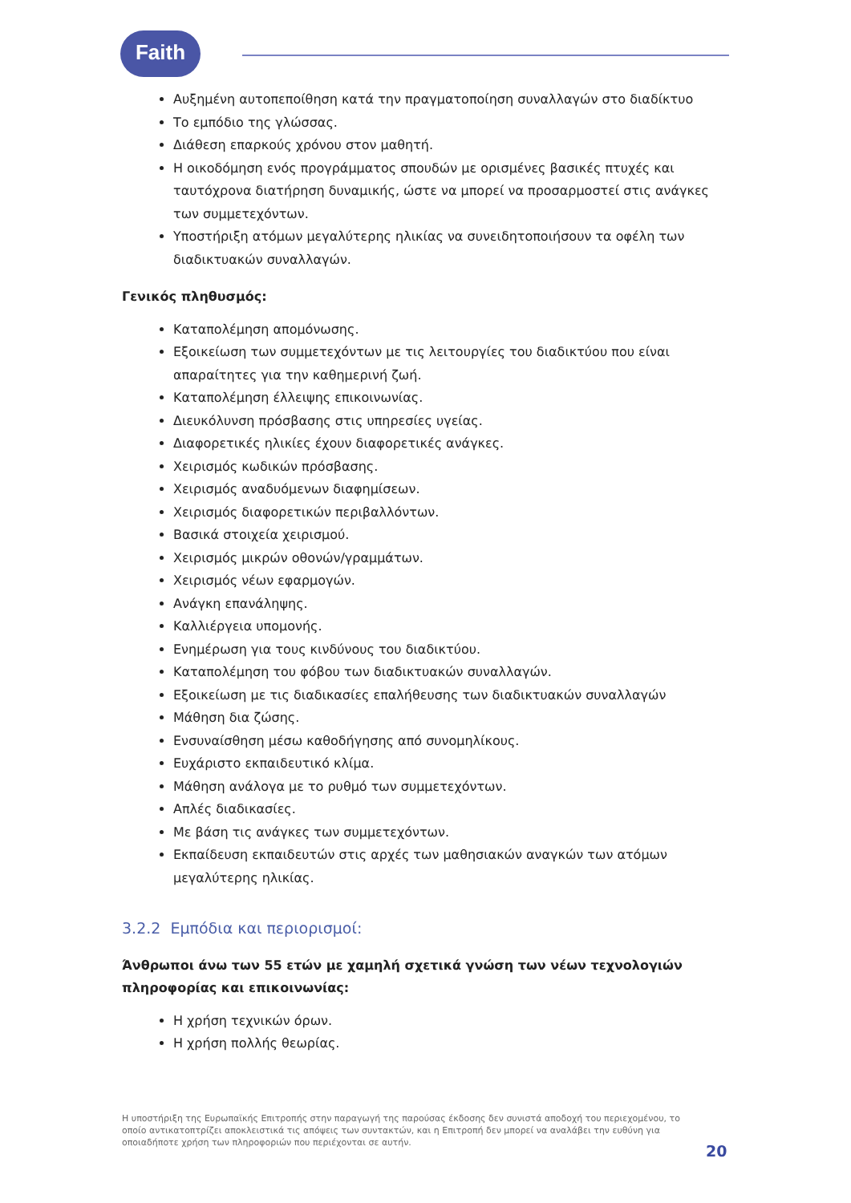Faith
Αυξημένη αυτοπεποίθηση κατά την πραγματοποίηση συναλλαγών στο διαδίκτυο
Το εμπόδιο της γλώσσας.
Διάθεση επαρκούς χρόνου στον μαθητή.
Η οικοδόμηση ενός προγράμματος σπουδών με ορισμένες βασικές πτυχές και ταυτόχρονα διατήρηση δυναμικής, ώστε να μπορεί να προσαρμοστεί στις ανάγκες των συμμετεχόντων.
Υποστήριξη ατόμων μεγαλύτερης ηλικίας να συνειδητοποιήσουν τα οφέλη των διαδικτυακών συναλλαγών.
Γενικός πληθυσμός:
Καταπολέμηση απομόνωσης.
Εξοικείωση των συμμετεχόντων με τις λειτουργίες του διαδικτύου που είναι απαραίτητες για την καθημερινή ζωή.
Καταπολέμηση έλλειψης επικοινωνίας.
Διευκόλυνση πρόσβασης στις υπηρεσίες υγείας.
Διαφορετικές ηλικίες έχουν διαφορετικές ανάγκες.
Χειρισμός κωδικών πρόσβασης.
Χειρισμός αναδυόμενων διαφημίσεων.
Χειρισμός διαφορετικών περιβαλλόντων.
Βασικά στοιχεία χειρισμού.
Χειρισμός μικρών οθονών/γραμμάτων.
Χειρισμός νέων εφαρμογών.
Ανάγκη επανάληψης.
Καλλιέργεια υπομονής.
Ενημέρωση για τους κινδύνους του διαδικτύου.
Καταπολέμηση του φόβου των διαδικτυακών συναλλαγών.
Εξοικείωση με τις διαδικασίες επαλήθευσης των διαδικτυακών συναλλαγών
Μάθηση δια ζώσης.
Ενσυναίσθηση μέσω καθοδήγησης από συνομηλίκους.
Ευχάριστο εκπαιδευτικό κλίμα.
Μάθηση ανάλογα με το ρυθμό των συμμετεχόντων.
Απλές διαδικασίες.
Με βάση τις ανάγκες των συμμετεχόντων.
Εκπαίδευση εκπαιδευτών στις αρχές των μαθησιακών αναγκών των ατόμων μεγαλύτερης ηλικίας.
3.2.2 Εμπόδια και περιορισμοί:
Άνθρωποι άνω των 55 ετών με χαμηλή σχετικά γνώση των νέων τεχνολογιών πληροφορίας και επικοινωνίας:
Η χρήση τεχνικών όρων.
Η χρήση πολλής θεωρίας.
Η υποστήριξη της Ευρωπαϊκής Επιτροπής στην παραγωγή της παρούσας έκδοσης δεν συνιστά αποδοχή του περιεχομένου, το οποίο αντικατοπτρίζει αποκλειστικά τις απόψεις των συντακτών, και η Επιτροπή δεν μπορεί να αναλάβει την ευθύνη για οποιαδήποτε χρήση των πληροφοριών που περιέχονται σε αυτήν.
20